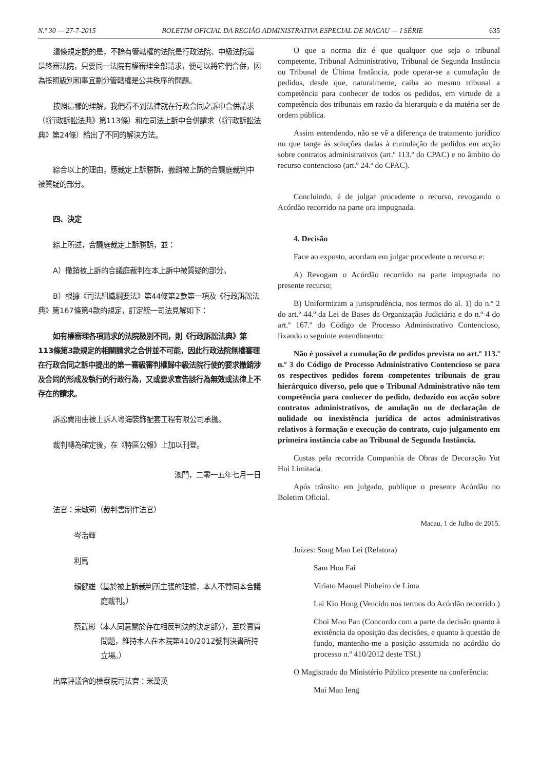N.º 30 — 27-7-2015 BOLETIM OFICIAL DA REGIÃO ADMINISTRATIVA ESPECIAL DE MACAU — I SÉRIE 635
這條規定說的是，不論有管轄權的法院是行政法院、中級法院還是終審法院，只要同一法院有權審理全部請求，便可以將它們合併，因為按照級別和事宜劃分管轄權是公共秩序的問題。
按照這樣的理解，我們看不到法律就在行政合同之訴中合併請求（《行政訴訟法典》第113條）和在司法上訴中合併請求（《行政訴訟法典》第24條）給出了不同的解決方法。
綜合以上的理由，應裁定上訴勝訴，撤銷被上訴的合議庭裁判中被質疑的部分。
四、決定
綜上所述，合議庭裁定上訴勝訴，並：
A）撤銷被上訴的合議庭裁判在本上訴中被質疑的部分。
B）根據《司法組織綱要法》第44條第2款第一項及《行政訴訟法典》第167條第4款的規定，訂定統一司法見解如下：
如有權審理各項請求的法院級別不同，則《行政訴訟法典》第113條第3款規定的相關請求之合併並不可能，因此行政法院無權審理在行政合同之訴中提出的第一審級審判權歸中級法院行使的要求撤銷涉及合同的形成及執行的行政行為，又或要求宣告該行為無效或法律上不存在的請求。
訴訟費用由被上訴人粵海裝飾配套工程有限公司承擔。
裁判轉為確定後，在《特區公報》上加以刊登。
澳門，二零一五年七月一日
法官：宋敏莉（裁判書制作法官）
岑浩輝
利馬
賴健雄（基於被上訴裁判所主張的理據，本人不贊同本合議庭裁判。）
蔡武彬（本人同意關於存在相反判決的決定部分，至於實質問題，維持本人在本院第410/2012號判決書所持立場。）
出席評議會的檢察院司法官：米萬英
O que a norma diz é que qualquer que seja o tribunal competente, Tribunal Administrativo, Tribunal de Segunda Instância ou Tribunal de Última Instância, pode operar-se a cumulação de pedidos, desde que, naturalmente, caiba ao mesmo tribunal a competência para conhecer de todos os pedidos, em virtude de a competência dos tribunais em razão da hierarquia e da matéria ser de ordem pública.
Assim entendendo, não se vê a diferença de tratamento jurídico no que tange às soluções dadas à cumulação de pedidos em acção sobre contratos administrativos (art.º 113.º do CPAC) e no âmbito do recurso contencioso (art.º 24.º do CPAC).
Concluindo, é de julgar procedente o recurso, revogando o Acórdão recorrido na parte ora impugnada.
4. Decisão
Face ao exposto, acordam em julgar procedente o recurso e:
A) Revogam o Acórdão recorrido na parte impugnada no presente recurso;
B) Uniformizam a jurisprudência, nos termos do al. 1) do n.º 2 do art.º 44.º da Lei de Bases da Organização Judiciária e do n.º 4 do art.º 167.º do Código de Processo Administrativo Contencioso, fixando o seguinte entendimento:
Não é possível a cumulação de pedidos prevista no art.º 113.º n.º 3 do Código de Processo Administrativo Contencioso se para os respectivos pedidos forem competentes tribunais de grau hierárquico diverso, pelo que o Tribunal Administrativo não tem competência para conhecer do pedido, deduzido em acção sobre contratos administrativos, de anulação ou de declaração de nulidade ou inexistência jurídica de actos administrativos relativos à formação e execução do contrato, cujo julgamento em primeira instância cabe ao Tribunal de Segunda Instância.
Custas pela recorrida Companhia de Obras de Decoração Yut Hoi Limitada.
Após trânsito em julgado, publique o presente Acórdão no Boletim Oficial.
Macau, 1 de Julho de 2015.
Juízes: Song Man Lei (Relatora)
Sam Hou Fai
Viriato Manuel Pinheiro de Lima
Lai Kin Hong (Vencido nos termos do Acórdão recorrido.)
Choi Mou Pan (Concordo com a parte da decisão quanto à existência da oposição das decisões, e quanto à questão de fundo, mantenho-me a posição assumida no acórdão do processo n.º 410/2012 deste TSI.)
O Magistrado do Ministério Público presente na conferência:
Mai Man Ieng